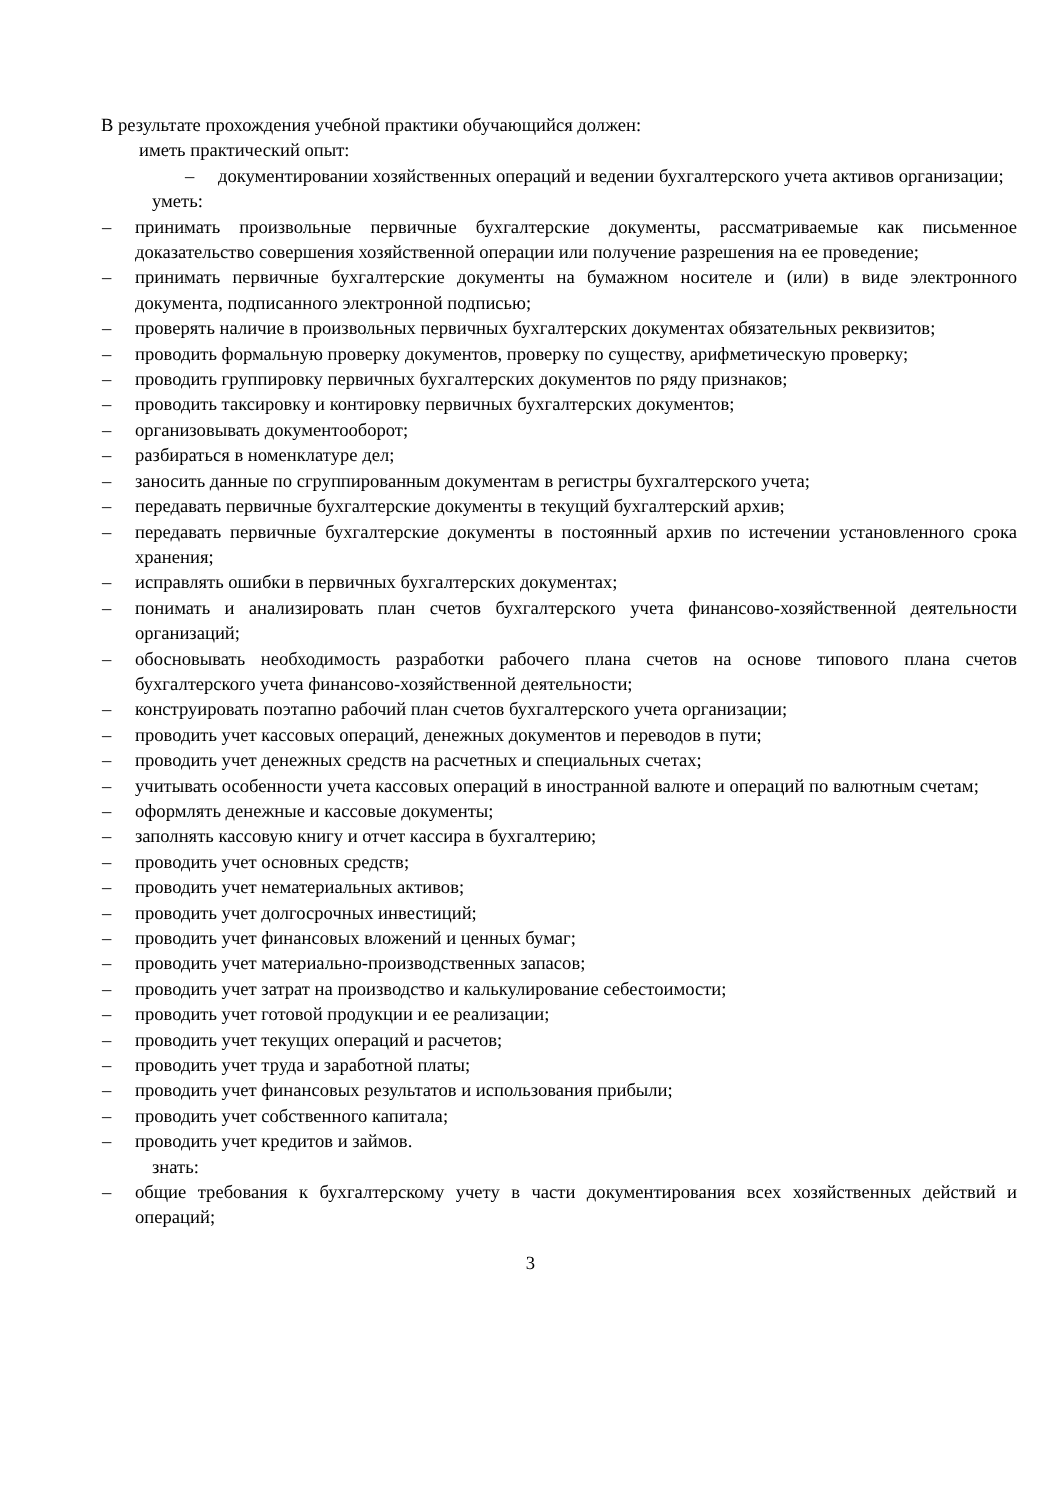В результате прохождения учебной практики обучающийся должен:
иметь практический опыт:
– документировании хозяйственных операций и ведении бухгалтерского учета активов организации;
уметь:
– принимать произвольные первичные бухгалтерские документы, рассматриваемые как письменное доказательство совершения хозяйственной операции или получение разрешения на ее проведение;
– принимать первичные бухгалтерские документы на бумажном носителе и (или) в виде электронного документа, подписанного электронной подписью;
– проверять наличие в произвольных первичных бухгалтерских документах обязательных реквизитов;
– проводить формальную проверку документов, проверку по существу, арифметическую проверку;
– проводить группировку первичных бухгалтерских документов по ряду признаков;
– проводить таксировку и контировку первичных бухгалтерских документов;
– организовывать документооборот;
– разбираться в номенклатуре дел;
– заносить данные по сгруппированным документам в регистры бухгалтерского учета;
– передавать первичные бухгалтерские документы в текущий бухгалтерский архив;
– передавать первичные бухгалтерские документы в постоянный архив по истечении установленного срока хранения;
– исправлять ошибки в первичных бухгалтерских документах;
– понимать и анализировать план счетов бухгалтерского учета финансово-хозяйственной деятельности организаций;
– обосновывать необходимость разработки рабочего плана счетов на основе типового плана счетов бухгалтерского учета финансово-хозяйственной деятельности;
– конструировать поэтапно рабочий план счетов бухгалтерского учета организации;
– проводить учет кассовых операций, денежных документов и переводов в пути;
– проводить учет денежных средств на расчетных и специальных счетах;
– учитывать особенности учета кассовых операций в иностранной валюте и операций по валютным счетам;
– оформлять денежные и кассовые документы;
– заполнять кассовую книгу и отчет кассира в бухгалтерию;
– проводить учет основных средств;
– проводить учет нематериальных активов;
– проводить учет долгосрочных инвестиций;
– проводить учет финансовых вложений и ценных бумаг;
– проводить учет материально-производственных запасов;
– проводить учет затрат на производство и калькулирование себестоимости;
– проводить учет готовой продукции и ее реализации;
– проводить учет текущих операций и расчетов;
– проводить учет труда и заработной платы;
– проводить учет финансовых результатов и использования прибыли;
– проводить учет собственного капитала;
– проводить учет кредитов и займов.
знать:
– общие требования к бухгалтерскому учету в части документирования всех хозяйственных действий и операций;
3